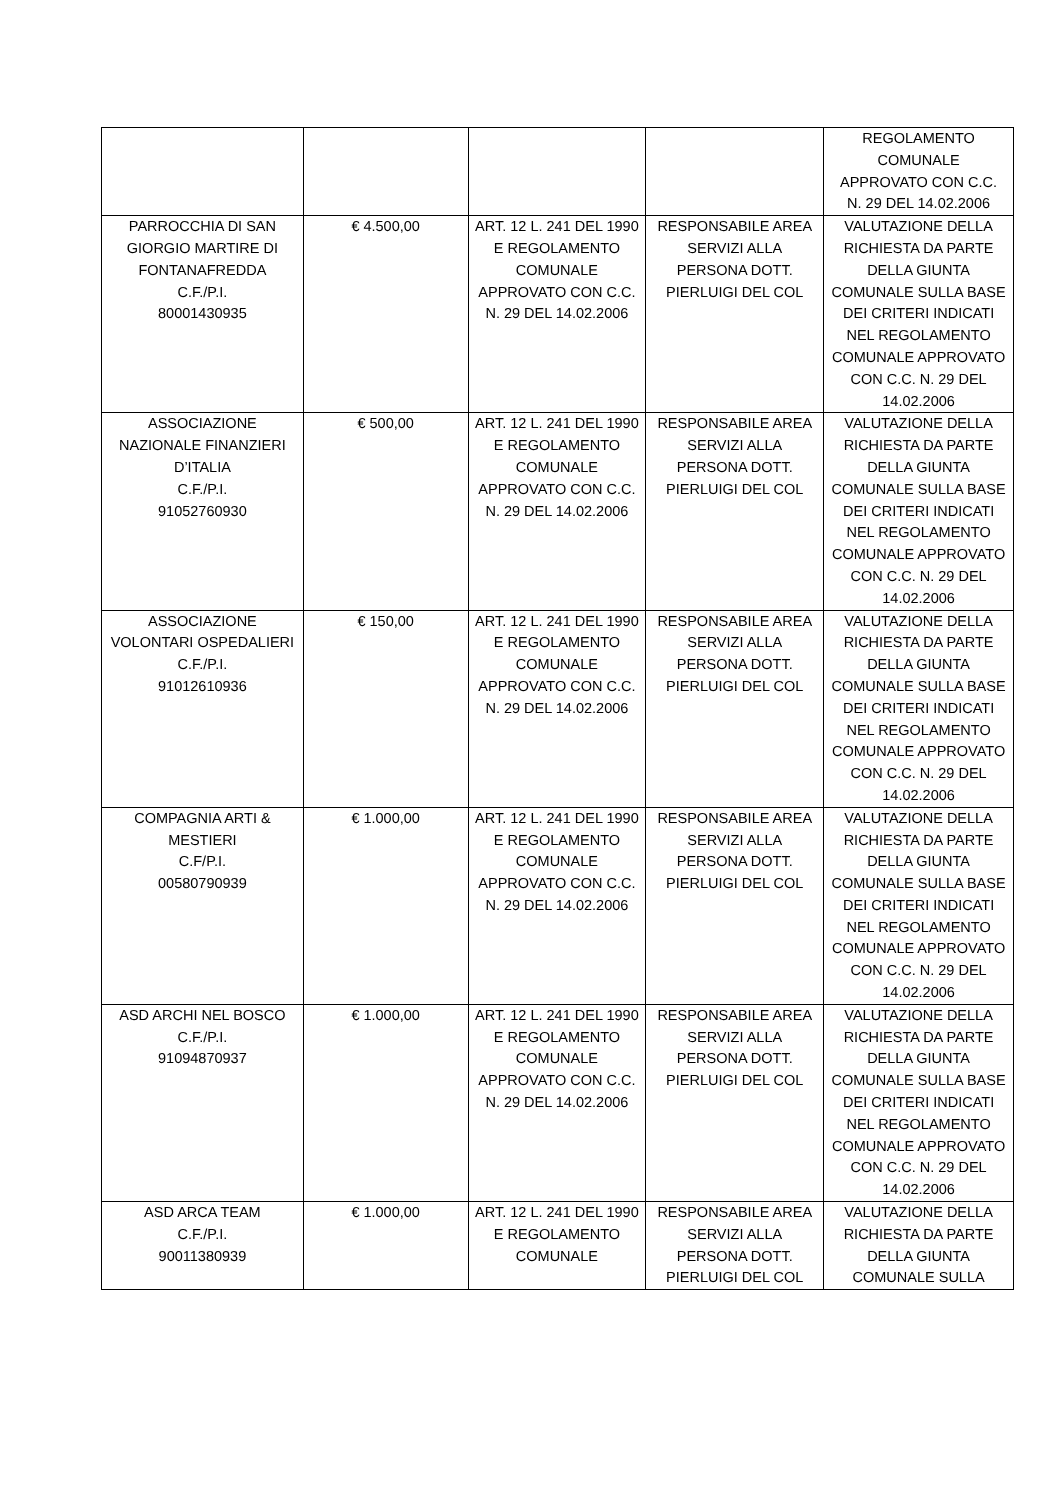| | | | | REGOLAMENTO COMUNALE APPROVATO CON C.C. N. 29 DEL 14.02.2006 |
| PARROCCHIA DI SAN GIORGIO MARTIRE DI FONTANAFREDDA C.F./P.I. 80001430935 | € 4.500,00 | ART. 12 L. 241 DEL 1990 E REGOLAMENTO COMUNALE APPROVATO CON C.C. N. 29 DEL 14.02.2006 | RESPONSABILE AREA SERVIZI ALLA PERSONA DOTT. PIERLUIGI DEL COL | VALUTAZIONE DELLA RICHIESTA DA PARTE DELLA GIUNTA COMUNALE SULLA BASE DEI CRITERI INDICATI NEL REGOLAMENTO COMUNALE APPROVATO CON C.C. N. 29 DEL 14.02.2006 |
| ASSOCIAZIONE NAZIONALE FINANZIERI D’ITALIA C.F./P.I. 91052760930 | € 500,00 | ART. 12 L. 241 DEL 1990 E REGOLAMENTO COMUNALE APPROVATO CON C.C. N. 29 DEL 14.02.2006 | RESPONSABILE AREA SERVIZI ALLA PERSONA DOTT. PIERLUIGI DEL COL | VALUTAZIONE DELLA RICHIESTA DA PARTE DELLA GIUNTA COMUNALE SULLA BASE DEI CRITERI INDICATI NEL REGOLAMENTO COMUNALE APPROVATO CON C.C. N. 29 DEL 14.02.2006 |
| ASSOCIAZIONE VOLONTARI OSPEDALIERI C.F./P.I. 91012610936 | € 150,00 | ART. 12 L. 241 DEL 1990 E REGOLAMENTO COMUNALE APPROVATO CON C.C. N. 29 DEL 14.02.2006 | RESPONSABILE AREA SERVIZI ALLA PERSONA DOTT. PIERLUIGI DEL COL | VALUTAZIONE DELLA RICHIESTA DA PARTE DELLA GIUNTA COMUNALE SULLA BASE DEI CRITERI INDICATI NEL REGOLAMENTO COMUNALE APPROVATO CON C.C. N. 29 DEL 14.02.2006 |
| COMPAGNIA ARTI & MESTIERI C.F/P.I. 00580790939 | € 1.000,00 | ART. 12 L. 241 DEL 1990 E REGOLAMENTO COMUNALE APPROVATO CON C.C. N. 29 DEL 14.02.2006 | RESPONSABILE AREA SERVIZI ALLA PERSONA DOTT. PIERLUIGI DEL COL | VALUTAZIONE DELLA RICHIESTA DA PARTE DELLA GIUNTA COMUNALE SULLA BASE DEI CRITERI INDICATI NEL REGOLAMENTO COMUNALE APPROVATO CON C.C. N. 29 DEL 14.02.2006 |
| ASD ARCHI NEL BOSCO C.F./P.I. 91094870937 | € 1.000,00 | ART. 12 L. 241 DEL 1990 E REGOLAMENTO COMUNALE APPROVATO CON C.C. N. 29 DEL 14.02.2006 | RESPONSABILE AREA SERVIZI ALLA PERSONA DOTT. PIERLUIGI DEL COL | VALUTAZIONE DELLA RICHIESTA DA PARTE DELLA GIUNTA COMUNALE SULLA BASE DEI CRITERI INDICATI NEL REGOLAMENTO COMUNALE APPROVATO CON C.C. N. 29 DEL 14.02.2006 |
| ASD ARCA TEAM C.F./P.I. 90011380939 | € 1.000,00 | ART. 12 L. 241 DEL 1990 E REGOLAMENTO COMUNALE | RESPONSABILE AREA SERVIZI ALLA PERSONA DOTT. PIERLUIGI DEL COL | VALUTAZIONE DELLA RICHIESTA DA PARTE DELLA GIUNTA COMUNALE SULLA |